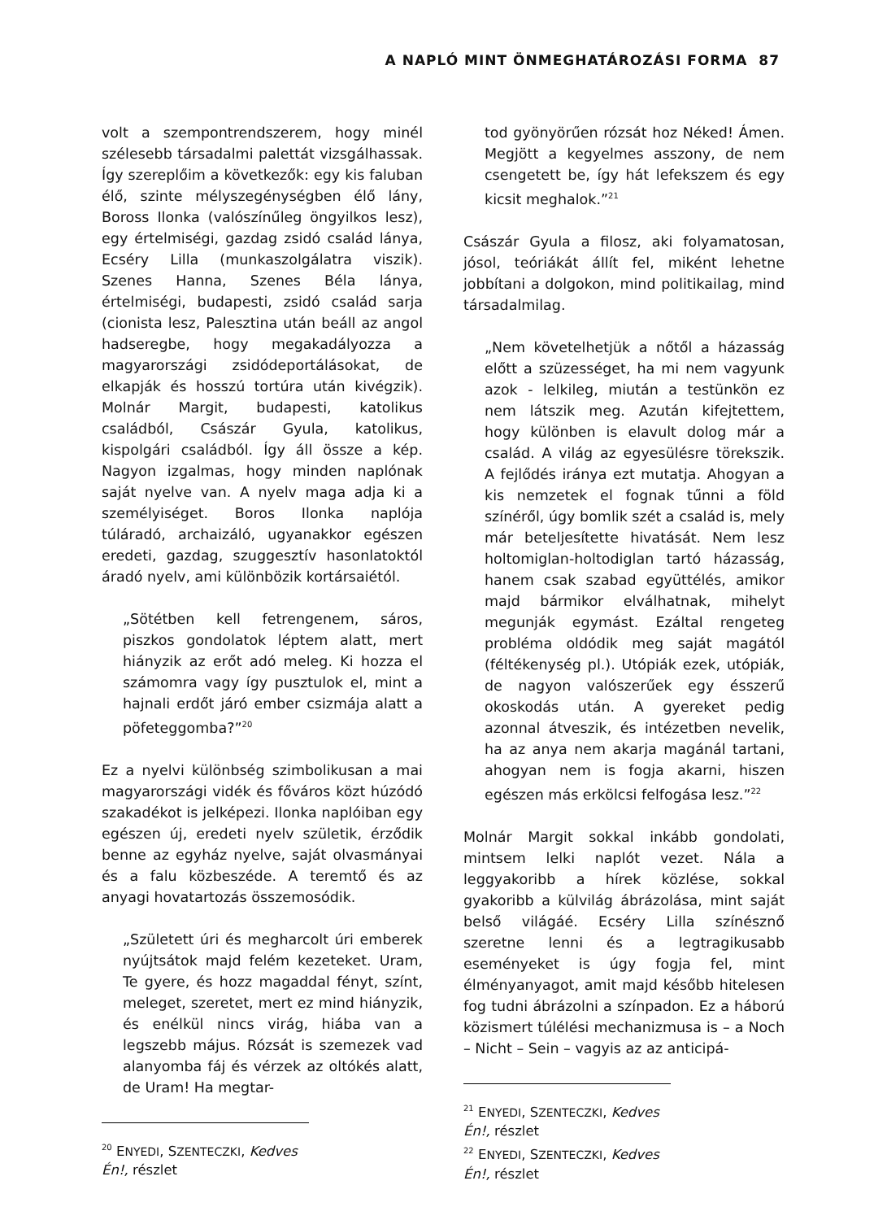A NAPLÓ MINT ÖNMEGHATÁROZÁSI FORMA 87
volt a szempontrendszerem, hogy minél szélesebb társadalmi palettát vizsgálhassak. Így szereplőim a következők: egy kis faluban élő, szinte mélyszegénységben élő lány, Boross Ilonka (valószínűleg öngyilkos lesz), egy értelmiségi, gazdag zsidó család lánya, Ecséry Lilla (munkaszolgálatra viszik). Szenes Hanna, Szenes Béla lánya, értelmiségi, budapesti, zsidó család sarja (cionista lesz, Palesztina után beáll az angol hadseregbe, hogy megakadályozza a magyarországi zsidódeportálásokat, de elkapják és hosszú tortúra után kivégzik). Molnár Margit, budapesti, katolikus családból, Császár Gyula, katolikus, kispolgári családból. Így áll össze a kép. Nagyon izgalmas, hogy minden naplónak saját nyelve van. A nyelv maga adja ki a személyiséget. Boros Ilonka naplója túláradó, archaizáló, ugyanakkor egészen eredeti, gazdag, szuggesztív hasonlatoktól áradó nyelv, ami különbözik kortársaiétól.
„Sötétben kell fetrengenem, sáros, piszkos gondolatok léptem alatt, mert hiányzik az erőt adó meleg. Ki hozza el számomra vagy így pusztulok el, mint a hajnali erdőt járó ember csizmája alatt a pöfeteggomba?”<sup>20</sup>
Ez a nyelvi különbség szimbolikusan a mai magyarországi vidék és főváros közt húzódó szakadékot is jelképezi. Ilonka naplóiban egy egészen új, eredeti nyelv születik, érződik benne az egyház nyelve, saját olvasmányai és a falu közbeszéde. A teremtő és az anyagi hovatartozás összemosódik.
„Született úri és megharcolt úri emberek nyújtsátok majd felém kezeteket. Uram, Te gyere, és hozz magaddal fényt, színt, meleget, szeretet, mert ez mind hiányzik, és enélkül nincs virág, hiába van a legszebb május. Rózsát is szemezek vad alanyomba fáj és vérzek az oltókés alatt, de Uram! Ha megtar-
<sup>20</sup> ENYEDI, SZENTECZKI, Kedves Én!, részlet
tod gyönyörűen rózsát hoz Néked! Ámen. Megjött a kegyelmes asszony, de nem csengetett be, így hát lefekszem és egy kicsit meghalok.”<sup>21</sup>
Császár Gyula a filosz, aki folyamatosan, jósol, teóriákát állít fel, miként lehetne jobbítani a dolgokon, mind politikailag, mind társadalmilag.
„Nem követelhetjük a nőtől a házasság előtt a szüzességet, ha mi nem vagyunk azok - lelkileg, miután a testünkön ez nem látszik meg. Azután kifejtettem, hogy különben is elavult dolog már a család. A világ az egyesülésre törekszik. A fejlődés iránya ezt mutatja. Ahogyan a kis nemzetek el fognak tűnni a föld színéről, úgy bomlik szét a család is, mely már beteljesítette hivatását. Nem lesz holtomiglan-holtodiglan tartó házasság, hanem csak szabad együttélés, amikor majd bármikor elválhatnak, mihelyt megunják egymást. Ezáltal rengeteg probléma oldódik meg saját magától (féltékenység pl.). Utópiák ezek, utópiák, de nagyon valószerűek egy ésszerű okoskodás után. A gyereket pedig azonnal átveszik, és intézetben nevelik, ha az anya nem akarja magánál tartani, ahogyan nem is fogja akarni, hiszen egészen más erkölcsi felfogása lesz.”<sup>22</sup>
Molnár Margit sokkal inkább gondolati, mintsem lelki naplót vezet. Nála a leggyakoribb a hírek közlése, sokkal gyakoribb a külvilág ábrázolása, mint saját belső világáé. Ecséry Lilla színésznő szeretne lenni és a legtragikusabb eseményeket is úgy fogja fel, mint élményanyagot, amit majd később hitelesen fog tudni ábrázolni a színpadon. Ez a háború közismert túlélési mechanizmusa is – a Noch – Nicht – Sein – vagyis az az anticipá-
<sup>21</sup> ENYEDI, SZENTECZKI, Kedves Én!, részlet
<sup>22</sup> ENYEDI, SZENTECZKI, Kedves Én!, részlet